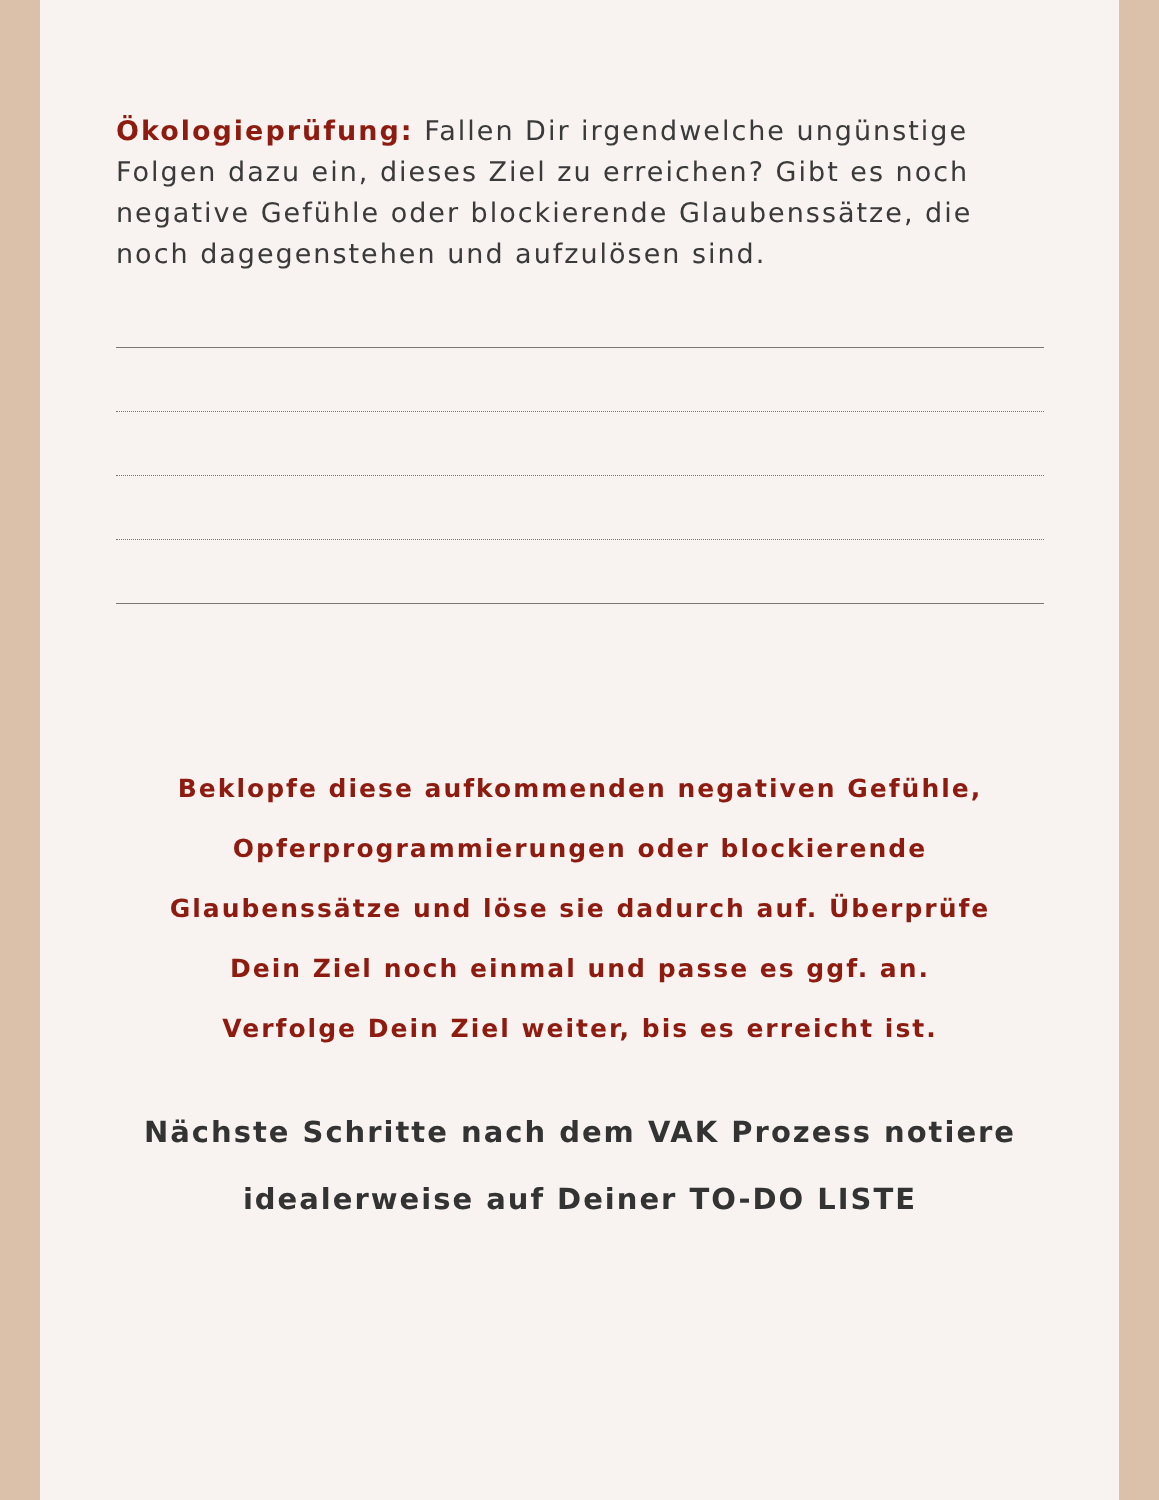Ökologieprüfung: Fallen Dir irgendwelche ungünstige Folgen dazu ein, dieses Ziel zu erreichen? Gibt es noch negative Gefühle oder blockierende Glaubenssätze, die noch dagegenstehen und aufzulösen sind.
Beklopfe diese aufkommenden negativen Gefühle,
Opferprogrammierungen oder blockierende
Glaubenssätze und löse sie dadurch auf. Überprüfe
Dein Ziel noch einmal und passe es ggf. an.
Verfolge Dein Ziel weiter, bis es erreicht ist.
Nächste Schritte nach dem VAK Prozess notiere
idealerweise auf Deiner TO-DO LISTE